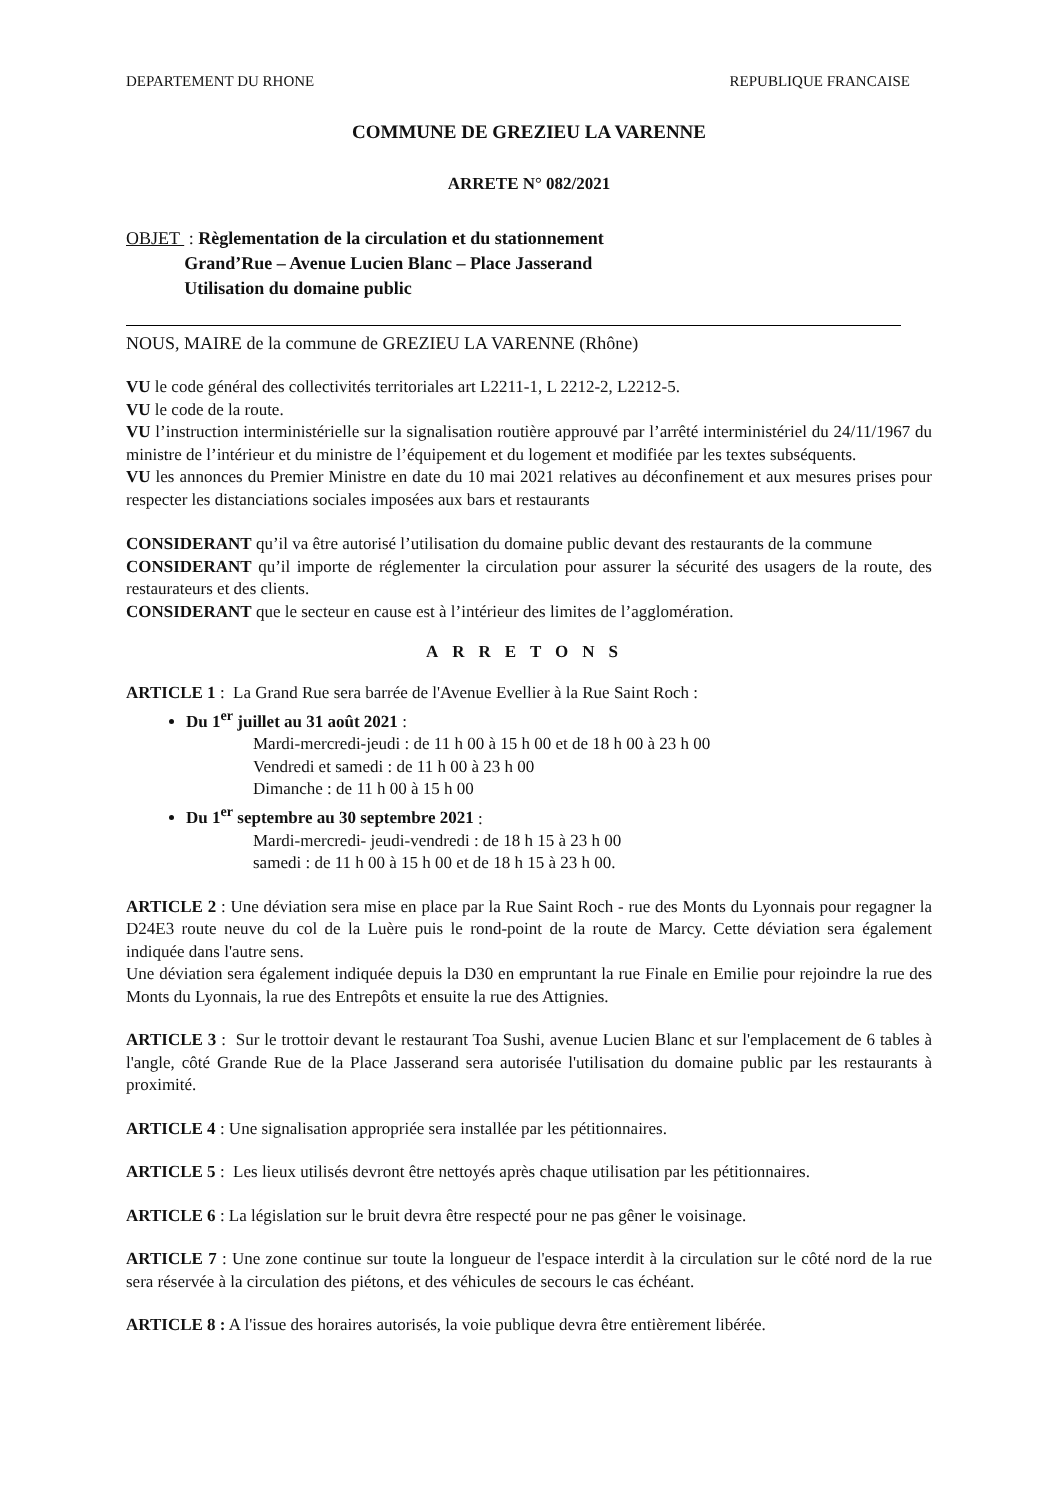DEPARTEMENT DU RHONE REPUBLIQUE FRANCAISE
COMMUNE DE GREZIEU LA VARENNE
ARRETE N° 082/2021
OBJET : Règlementation de la circulation et du stationnement
Grand’Rue – Avenue Lucien Blanc – Place Jasserand
Utilisation du domaine public
NOUS, MAIRE de la commune de GREZIEU LA VARENNE (Rhône)
VU le code général des collectivités territoriales art L2211-1, L 2212-2, L2212-5.
VU le code de la route.
VU l’instruction interministérielle sur la signalisation routière approuvé par l’arrêté interministériel du 24/11/1967 du ministre de l’intérieur et du ministre de l’équipement et du logement et modifiée par les textes subséquents.
VU les annonces du Premier Ministre en date du 10 mai 2021 relatives au déconfinement et aux mesures prises pour respecter les distanciations sociales imposées aux bars et restaurants
CONSIDERANT qu’il va être autorisé l’utilisation du domaine public devant des restaurants de la commune
CONSIDERANT qu’il importe de réglementer la circulation pour assurer la sécurité des usagers de la route, des restaurateurs et des clients.
CONSIDERANT que le secteur en cause est à l’intérieur des limites de l’agglomération.
ARRETONS
ARTICLE 1 : La Grand Rue sera barrée de l'Avenue Evellier à la Rue Saint Roch :
Du 1<sup>er</sup> juillet au 31 août 2021 :
Mardi-mercredi-jeudi : de 11 h 00 à 15 h 00 et de 18 h 00 à 23 h 00
Vendredi et samedi : de 11 h 00 à 23 h 00
Dimanche : de 11 h 00 à 15 h 00
Du 1<sup>er</sup> septembre au 30 septembre 2021 :
Mardi-mercredi- jeudi-vendredi : de 18 h 15 à 23 h 00
samedi : de 11 h 00 à 15 h 00 et de 18 h 15 à 23 h 00.
ARTICLE 2 : Une déviation sera mise en place par la Rue Saint Roch - rue des Monts du Lyonnais pour regagner la D24E3 route neuve du col de la Luère puis le rond-point de la route de Marcy. Cette déviation sera également indiquée dans l'autre sens.
Une déviation sera également indiquée depuis la D30 en empruntant la rue Finale en Emilie pour rejoindre la rue des Monts du Lyonnais, la rue des Entrepôts et ensuite la rue des Attignies.
ARTICLE 3 : Sur le trottoir devant le restaurant Toa Sushi, avenue Lucien Blanc et sur l'emplacement de 6 tables à l'angle, côté Grande Rue de la Place Jasserand sera autorisée l'utilisation du domaine public par les restaurants à proximité.
ARTICLE 4 : Une signalisation appropriée sera installée par les pétitionnaires.
ARTICLE 5 : Les lieux utilisés devront être nettoyés après chaque utilisation par les pétitionnaires.
ARTICLE 6 : La législation sur le bruit devra être respecté pour ne pas gêner le voisinage.
ARTICLE 7 : Une zone continue sur toute la longueur de l'espace interdit à la circulation sur le côté nord de la rue sera réservée à la circulation des piétons, et des véhicules de secours le cas échéant.
ARTICLE 8 : A l'issue des horaires autorisés, la voie publique devra être entièrement libérée.